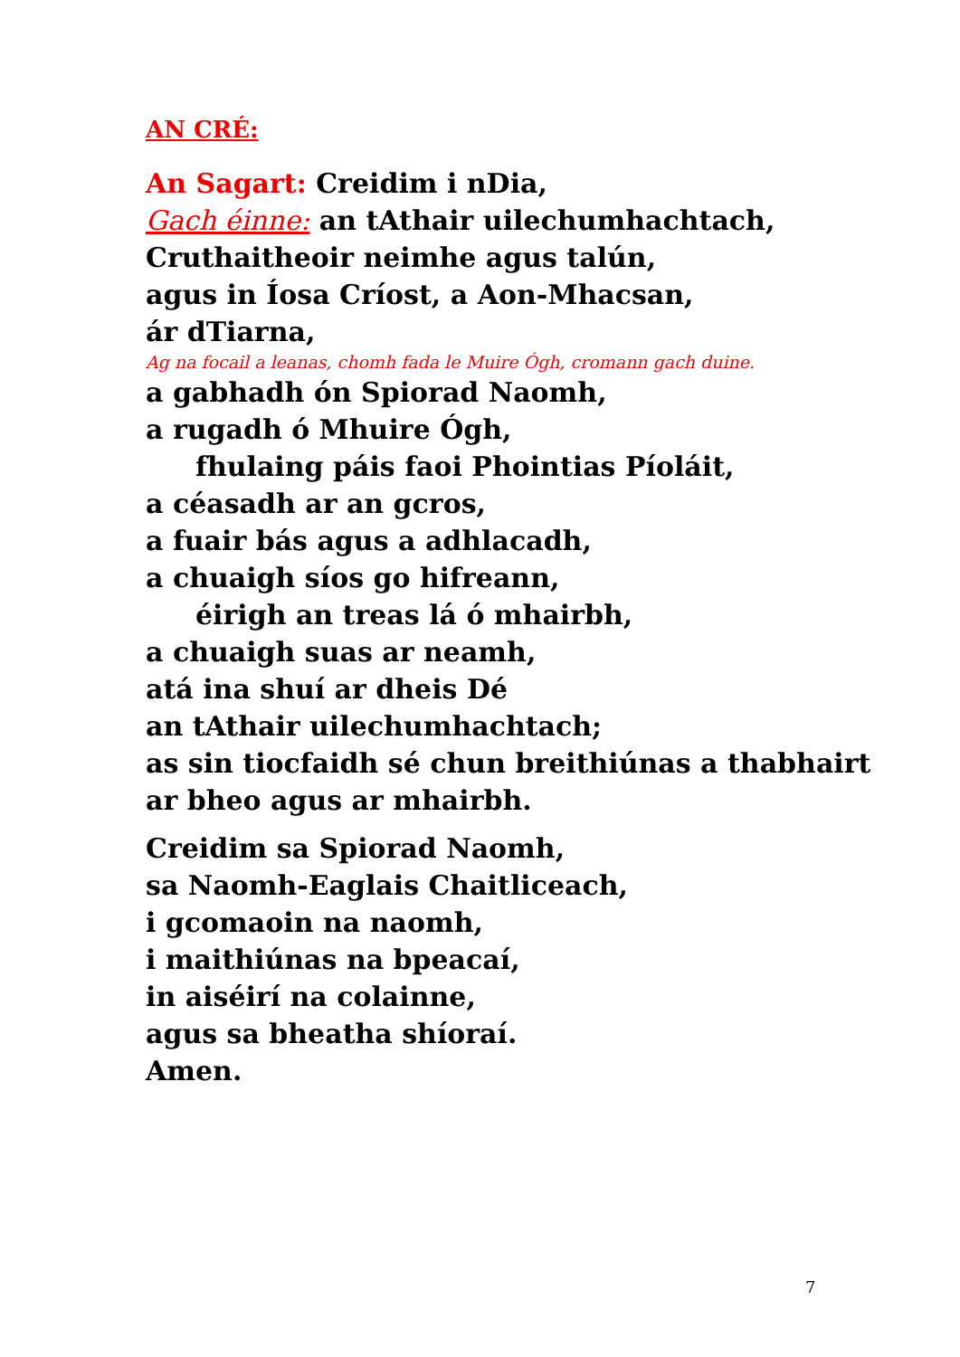AN CRÉ:
An Sagart: Creidim i nDia,
Gach éinne: an tAthair uilechumhachtach,
Cruthaitheoir neimhe agus talún,
agus in Íosa Críost, a Aon-Mhacsan,
ár dTiarna,
Ag na focail a leanas, chomh fada le Muire Ógh, cromann gach duine.
a gabhadh ón Spiorad Naomh,
a rugadh ó Mhuire Ógh,
fhulaing páis faoi Phointias Píoláit,
a céasadh ar an gcros,
a fuair bás agus a adhlacadh,
a chuaigh síos go hifreann,
éirigh an treas lá ó mhairbh,
a chuaigh suas ar neamh,
atá ina shuí ar dheis Dé
an tAthair uilechumhachtach;
as sin tiocfaidh sé chun breithiúnas a thabhairt
ar bheo agus ar mhairbh.
Creidim sa Spiorad Naomh,
sa Naomh-Eaglais Chaitliceach,
i gcomaoin na naomh,
i maithiúnas na bpeacaí,
in aiséirí na colainne,
agus sa bheatha shíoraí.
Amen.
7